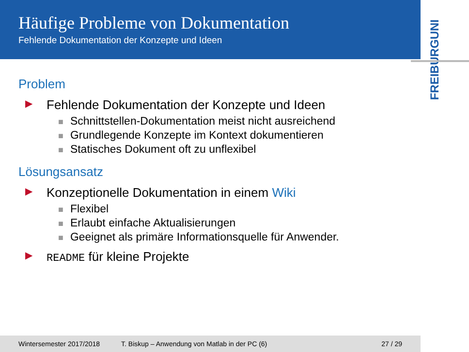Häufige Probleme von Dokumentation
Fehlende Dokumentation der Konzepte und Ideen
UNI
FREIBURG
Problem
▶ Fehlende Dokumentation der Konzepte und Ideen
■ Schnittstellen-Dokumentation meist nicht ausreichend
■ Grundlegende Konzepte im Kontext dokumentieren
■ Statisches Dokument oft zu unflexibel
Lösungsansatz
▶ Konzeptionelle Dokumentation in einem Wiki
■ Flexibel
■ Erlaubt einfache Aktualisierungen
■ Geeignet als primäre Informationsquelle für Anwender.
▶ README für kleine Projekte
Wintersemester 2017/2018 T. Biskup – Anwendung von Matlab in der PC (6) 27 / 29